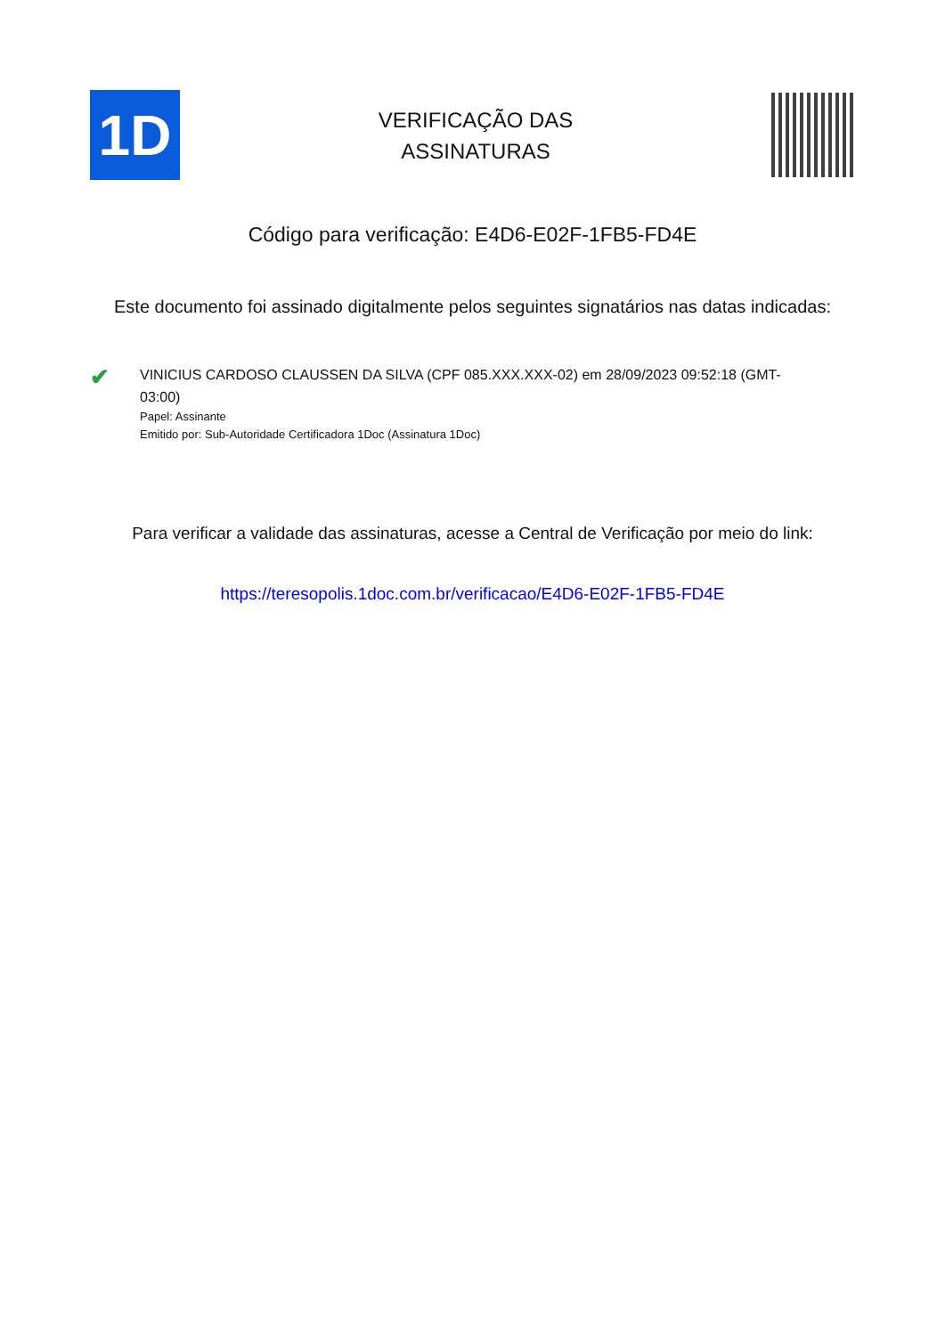1D
VERIFICAÇÃO DAS
ASSINATURAS
Código para verificação: E4D6-E02F-1FB5-FD4E
Este documento foi assinado digitalmente pelos seguintes signatários nas datas indicadas:
✔
VINICIUS CARDOSO CLAUSSEN DA SILVA (CPF 085.XXX.XXX-02) em 28/09/2023 09:52:18 (GMT-03:00)
Papel: Assinante
Emitido por: Sub-Autoridade Certificadora 1Doc (Assinatura 1Doc)
Para verificar a validade das assinaturas, acesse a Central de Verificação por meio do link:
https://teresopolis.1doc.com.br/verificacao/E4D6-E02F-1FB5-FD4E